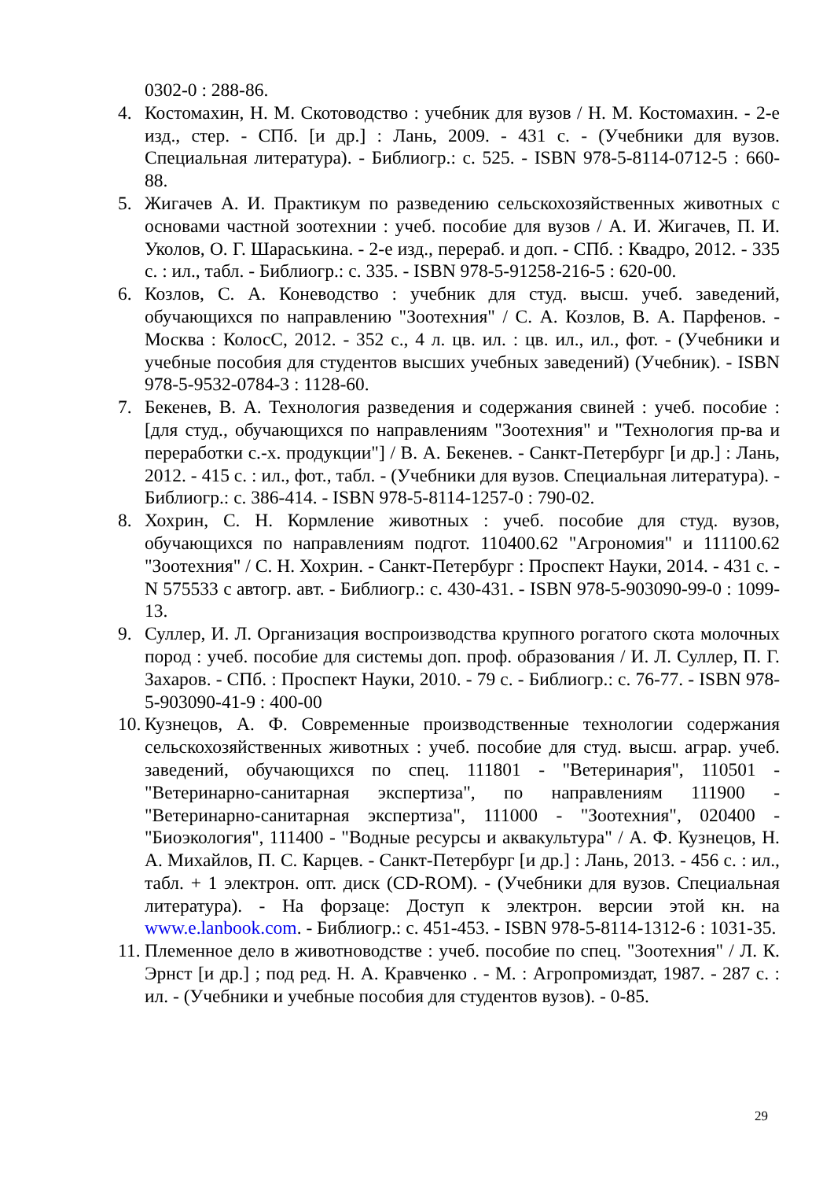0302-0 : 288-86.
4. Костомахин, Н. М. Скотоводство : учебник для вузов / Н. М. Костомахин. - 2-е изд., стер. - СПб. [и др.] : Лань, 2009. - 431 с. - (Учебники для вузов. Специальная литература). - Библиогр.: с. 525. - ISBN 978-5-8114-0712-5 : 660-88.
5. Жигачев А. И. Практикум по разведению сельскохозяйственных животных с основами частной зоотехнии : учеб. пособие для вузов / А. И. Жигачев, П. И. Уколов, О. Г. Шараськина. - 2-е изд., перераб. и доп. - СПб. : Квадро, 2012. - 335 с. : ил., табл. - Библиогр.: с. 335. - ISBN 978-5-91258-216-5 : 620-00.
6. Козлов, С. А. Коневодство : учебник для студ. высш. учеб. заведений, обучающихся по направлению "Зоотехния" / С. А. Козлов, В. А. Парфенов. - Москва : КолосС, 2012. - 352 с., 4 л. цв. ил. : цв. ил., ил., фот. - (Учебники и учебные пособия для студентов высших учебных заведений) (Учебник). - ISBN 978-5-9532-0784-3 : 1128-60.
7. Бекенев, В. А. Технология разведения и содержания свиней : учеб. пособие : [для студ., обучающихся по направлениям "Зоотехния" и "Технология пр-ва и переработки с.-х. продукции"] / В. А. Бекенев. - Санкт-Петербург [и др.] : Лань, 2012. - 415 с. : ил., фот., табл. - (Учебники для вузов. Специальная литература). - Библиогр.: с. 386-414. - ISBN 978-5-8114-1257-0 : 790-02.
8. Хохрин, С. Н. Кормление животных : учеб. пособие для студ. вузов, обучающихся по направлениям подгот. 110400.62 "Агрономия" и 111100.62 "Зоотехния" / С. Н. Хохрин. - Санкт-Петербург : Проспект Науки, 2014. - 431 с. - N 575533 с автогр. авт. - Библиогр.: с. 430-431. - ISBN 978-5-903090-99-0 : 1099-13.
9. Суллер, И. Л. Организация воспроизводства крупного рогатого скота молочных пород : учеб. пособие для системы доп. проф. образования / И. Л. Суллер, П. Г. Захаров. - СПб. : Проспект Науки, 2010. - 79 с. - Библиогр.: с. 76-77. - ISBN 978-5-903090-41-9 : 400-00
10.
Кузнецов, А. Ф. Современные производственные технологии содержания сельскохозяйственных животных : учеб. пособие для студ. высш. аграр. учеб. заведений, обучающихся по спец. 111801 - "Ветеринария", 110501 - "Ветеринарно-санитарная экспертиза", по направлениям 111900 - "Ветеринарно-санитарная экспертиза", 111000 - "Зоотехния", 020400 - "Биоэкология", 111400 - "Водные ресурсы и аквакультура" / А. Ф. Кузнецов, Н. А. Михайлов, П. С. Карцев. - Санкт-Петербург [и др.] : Лань, 2013. - 456 с. : ил., табл. + 1 электрон. опт. диск (CD-ROM). - (Учебники для вузов. Специальная литература). - На форзаце: Доступ к электрон. версии этой кн. на www.e.lanbook.com. - Библиогр.: с. 451-453. - ISBN 978-5-8114-1312-6 : 1031-35.
11.
Племенное дело в животноводстве : учеб. пособие по спец. "Зоотехния" / Л. К. Эрнст [и др.] ; под ред. Н. А. Кравченко . - М. : Агропромиздат, 1987. - 287 с. : ил. - (Учебники и учебные пособия для студентов вузов). - 0-85.
29